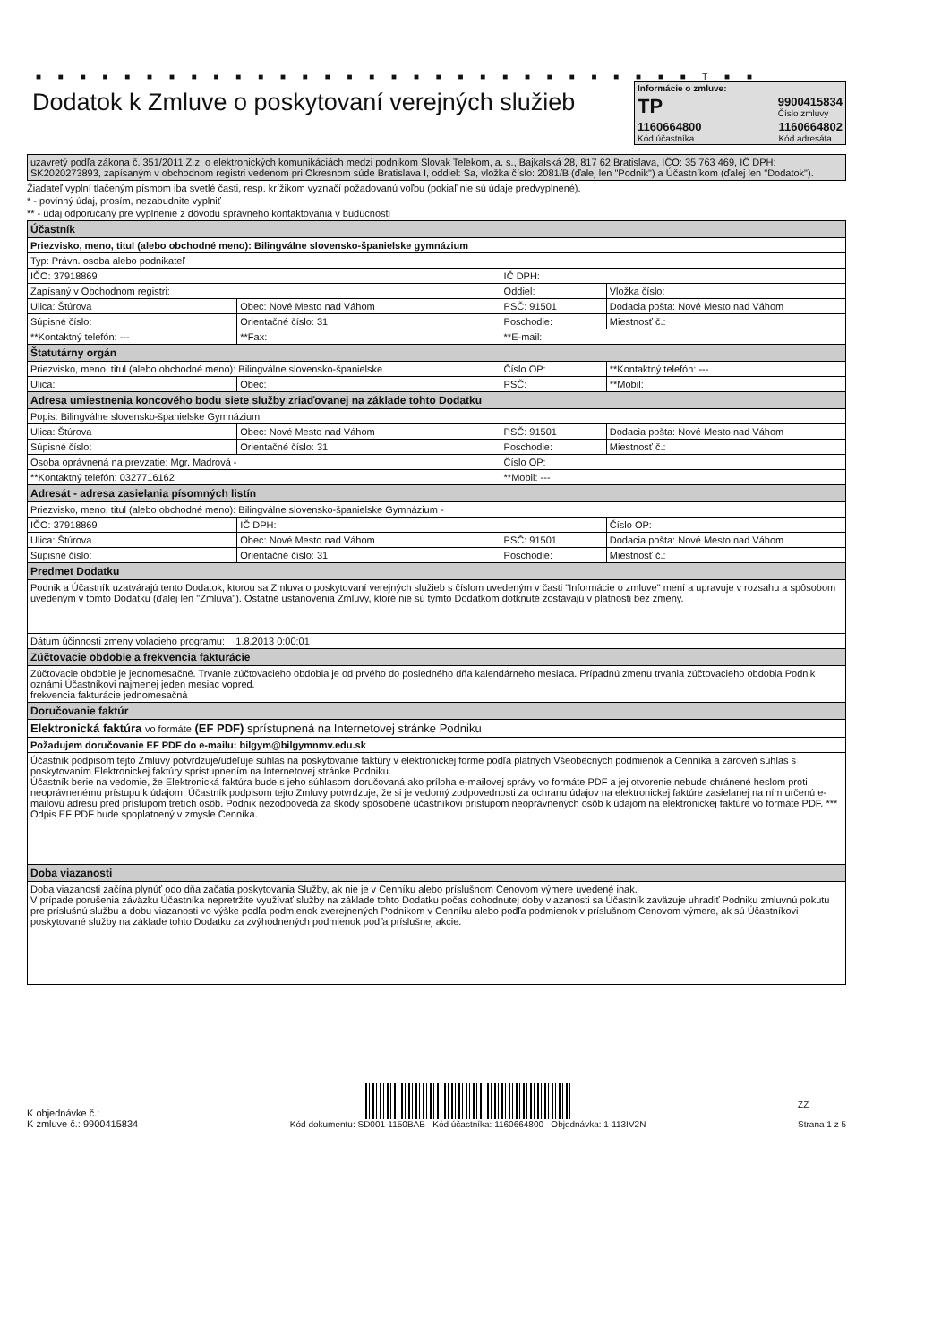■ ■ ■ ■ ■ ■ ■ ■ ■ ■ ■ ■ ■ ■ ■ ■ ■ ■ ■ ■ ■ ■ ■ ■ ■ ■ ■ ■ ■ ■ T ■ ■
Dodatok k Zmluve o poskytovaní verejných služieb
Informácie o zmluve:
TP 9900415834
Číslo zmluvy
1160664800
Kód účastníka 1160664802
Kód adresáta
| uzavretý podľa zákona č. 351/2011 Z.z. o elektronických komunikáciách medzi podnikom Slovak Telekom, a. s., Bajkalská 28, 817 62 Bratislava, IČO: 35 763 469, IČ DPH: SK2020273893, zapísaným v obchodnom registri vedenom pri Okresnom súde Bratislava I, oddiel: Sa, vložka číslo: 2081/B (ďalej len "Podnik") a Účastníkom (ďalej len "Dodatok"). |
Žiadateľ vyplní tlačeným písmom iba svetlé časti, resp. krížikom vyznačí požadovanú voľbu (pokiaľ nie sú údaje predvyplnené).
* - povinný údaj, prosím, nezabudnite vyplniť
** - údaj odporúčaný pre vyplnenie z dôvodu správneho kontaktovania v budúcnosti
| Účastník | | | |
| Priezvisko, meno, titul (alebo obchodné meno): Bilingválne slovensko-španielske gymnázium | | | |
| Typ: Právn. osoba alebo podnikateľ | | | |
| IČO: 37918869 | | IČ DPH: | |
| Zapísaný v Obchodnom registri: | | Oddiel: | Vložka číslo: |
| Ulica: Štúrova | Obec: Nové Mesto nad Váhom | PSČ: 91501 | Dodacia pošta: Nové Mesto nad Váhom |
| Súpisné číslo: | Orientačné číslo: 31 | Poschodie: | Miestnosť č.: |
| **Kontaktný telefón: --- | **Fax: | **E-mail: | |
| Štatutárny orgán | | | |
| Priezvisko, meno, titul (alebo obchodné meno): Bilingválne slovensko-španielske | | Číslo OP: | **Kontaktný telefón: --- |
| Ulica: | Obec: | PSČ: | **Mobil: |
| Adresa umiestnenia koncového bodu siete služby zriaďovanej na základe tohto Dodatku | | | |
| Popis: Bilingválne slovensko-španielske Gymnázium | | | |
| Ulica: Štúrova | Obec: Nové Mesto nad Váhom | PSČ: 91501 | Dodacia pošta: Nové Mesto nad Váhom |
| Súpisné číslo: | Orientačné číslo: 31 | Poschodie: | Miestnosť č.: |
| Osoba oprávnená na prevzatie: Mgr. Madrová - | | Číslo OP: | |
| **Kontaktný telefón: 0327716162 | | **Mobil: --- | |
| Adresát - adresa zasielania písomných listín | | | |
| Priezvisko, meno, titul (alebo obchodné meno): Bilingválne slovensko-španielske Gymnázium - | | | |
| IČO: 37918869 | IČ DPH: | | Číslo OP: |
| Ulica: Štúrova | Obec: Nové Mesto nad Váhom | PSČ: 91501 | Dodacia pošta: Nové Mesto nad Váhom |
| Súpisné číslo: | Orientačné číslo: 31 | Poschodie: | Miestnosť č.: |
| Predmet Dodatku | | | |
| Podnik a Účastník uzatvárajú tento Dodatok, ktorou sa Zmluva o poskytovaní verejných služieb s číslom uvedeným v časti "Informácie o zmluve" mení a upravuje v rozsahu a spôsobom uvedeným v tomto Dodatku (ďalej len "Zmluva"). Ostatné ustanovenia Zmluvy, ktoré nie sú týmto Dodatkom dotknuté zostávajú v platnosti bez zmeny. | | | |
| Dátum účinnosti zmeny volacieho programu: 1.8.2013 0:00:01 | | | |
| Zúčtovacie obdobie a frekvencia fakturácie | | | |
| Zúčtovacie obdobie je jednomesačné. Trvanie zúčtovacieho obdobia je od prvého do posledného dňa kalendárneho mesiaca. Prípadnú zmenu trvania zúčtovacieho obdobia Podnik oznámi Účastníkovi najmenej jeden mesiac vopred. frekvencia fakturácie jednomesačná | | | |
| Doručovanie faktúr | | | |
| Elektronická faktúra vo formáte (EF PDF) sprístupnená na Internetovej stránke Podniku | | | |
| Požadujem doručovanie EF PDF do e-mailu: bilgym@bilgymnmv.edu.sk | | | |
| Účastník podpisom tejto Zmluvy potvrdzuje/udeľuje súhlas na poskytovanie faktúry v elektronickej forme podľa platných Všeobecných podmienok a Cenníka a zároveň súhlas s poskytovaním Elektronickej faktúry sprístupnením na Internetovej stránke Podniku. Účastník berie na vedomie, že Elektronická faktúra bude s jeho súhlasom doručovaná ako príloha e-mailovej správy vo formáte PDF a jej otvorenie nebude chránené heslom proti neoprávnenému prístupu k údajom. Účastník podpisom tejto Zmluvy potvrdzuje, že si je vedomý zodpovednosti za ochranu údajov na elektronickej faktúre zasielanej na ním určenú e-mailovú adresu pred prístupom tretích osôb. Podnik nezodpovedá za škody spôsobené účastníkovi prístupom neoprávnených osôb k údajom na elektronickej faktúre vo formáte PDF. *** Odpis EF PDF bude spoplatnený v zmysle Cenníka. | | | |
| Doba viazanosti | | | |
| Doba viazanosti začína plynúť odo dňa začatia poskytovania Služby, ak nie je v Cenníku alebo príslušnom Cenovom výmere uvedené inak. V prípade porušenia záväzku Účastníka nepretržite využívať služby na základe tohto Dodatku počas dohodnutej doby viazanosti sa Účastník zaväzuje uhradiť Podniku zmluvnú pokutu pre príslušnú službu a dobu viazanosti vo výške podľa podmienok zverejnených Podnikom v Cenníku alebo podľa podmienok v príslušnom Cenovom výmere, ak sú Účastníkovi poskytované služby na základe tohto Dodatku za zvýhodnených podmienok podľa príslušnej akcie. | | | |
K objednávke č.:
K zmluve č.: 9900415834
Kód dokumentu: SD001-1150BAB Kód účastníka: 1160664800 Objednávka: 1-113IV2N
ZZ
Strana 1 z 5